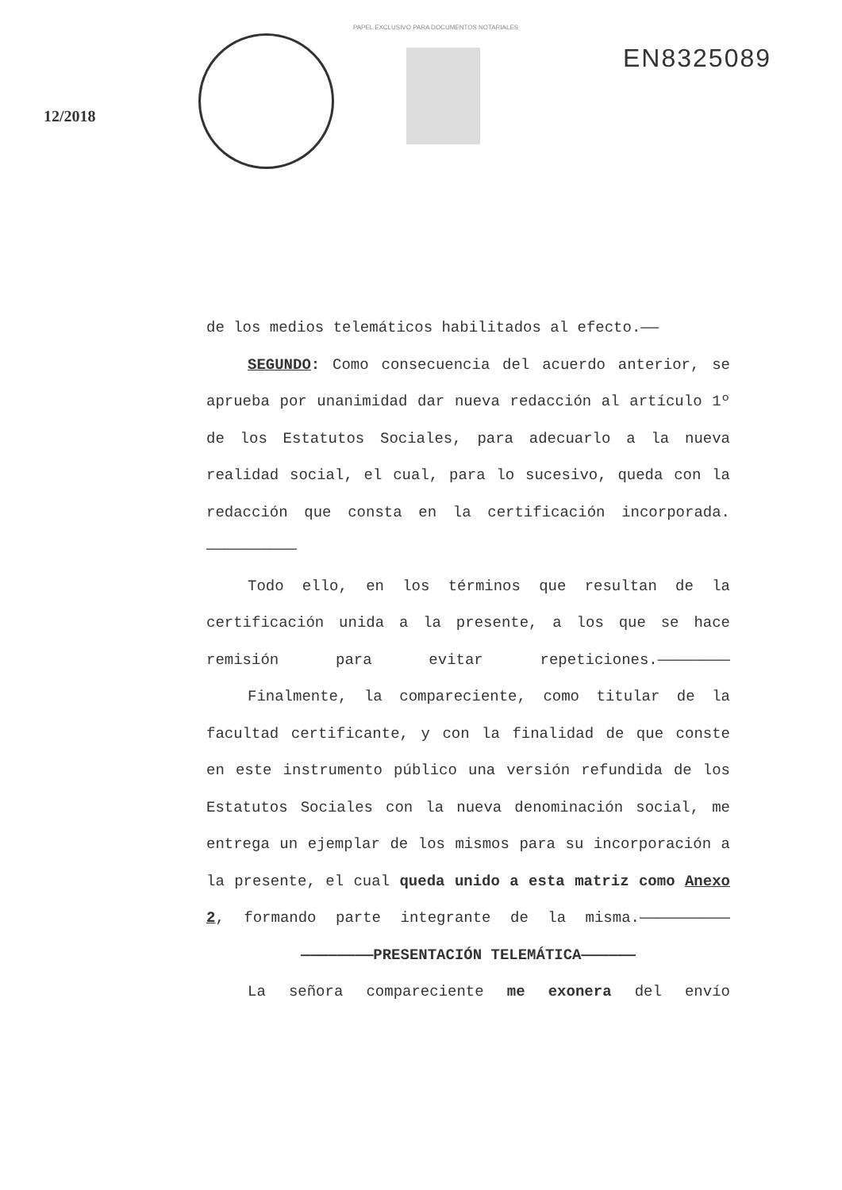PAPEL EXCLUSIVO PARA DOCUMENTOS NOTARIALES
12/2018
EN8325089
de los medios telemáticos habilitados al efecto.——
SEGUNDO: Como consecuencia del acuerdo anterior, se aprueba por unanimidad dar nueva redacción al artículo 1º de los Estatutos Sociales, para adecuarlo a la nueva realidad social, el cual, para lo sucesivo, queda con la redacción que consta en la certificación incorporada.——————————
Todo ello, en los términos que resultan de la certificación unida a la presente, a los que se hace remisión para evitar repeticiones.————————
Finalmente, la compareciente, como titular de la facultad certificante, y con la finalidad de que conste en este instrumento público una versión refundida de los Estatutos Sociales con la nueva denominación social, me entrega un ejemplar de los mismos para su incorporación a la presente, el cual queda unido a esta matriz como Anexo 2, formando parte integrante de la misma.——————————
————————PRESENTACIÓN TELEMÁTICA——————
La señora compareciente me exonera del envío